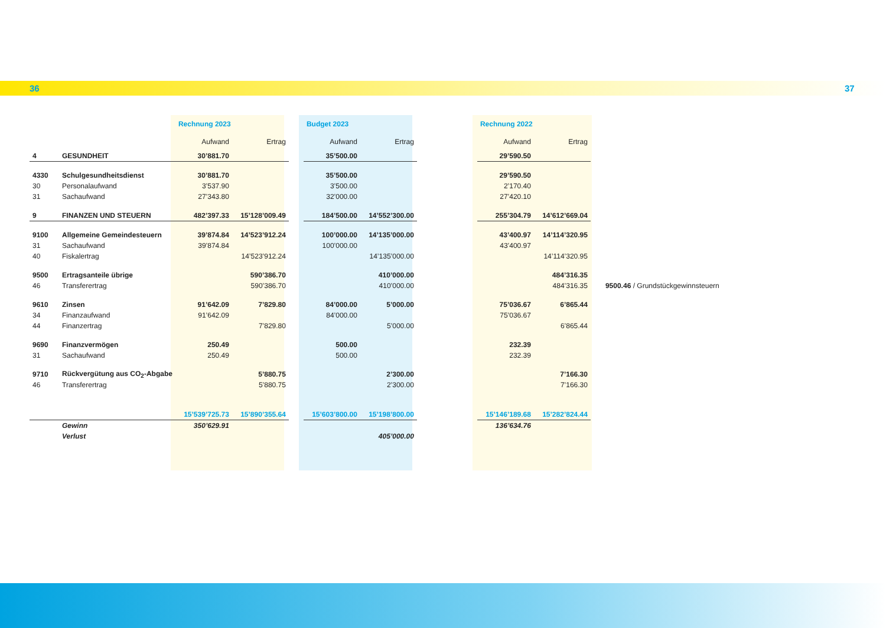36 37
| | | Rechnung 2023 | | | Budget 2023 | | | Rechnung 2022 | | |
| --- | --- | --- | --- | --- | --- | --- | --- | --- | --- | --- |
| | | Aufwand | Ertrag | | Aufwand | Ertrag | | Aufwand | Ertrag | |
| 4 | GESUNDHEIT | 30’881.70 | | | 35’500.00 | | | 29’590.50 | | |
| 4330 | Schulgesundheitsdienst | 30’881.70 | | | 35’500.00 | | | 29’590.50 | | |
| 30 | Personalaufwand | 3’537.90 | | | 3’500.00 | | | 2’170.40 | | |
| 31 | Sachaufwand | 27’343.80 | | | 32’000.00 | | | 27’420.10 | | |
| 9 | FINANZEN UND STEUERN | 482’397.33 | 15’128’009.49 | | 184’500.00 | 14’552’300.00 | | 255’304.79 | 14’612’669.04 | |
| 9100 | Allgemeine Gemeindesteuern | 39’874.84 | 14’523’912.24 | | 100’000.00 | 14’135’000.00 | | 43’400.97 | 14’114’320.95 | |
| 31 | Sachaufwand | 39’874.84 | | | 100’000.00 | | | 43’400.97 | | |
| 40 | Fiskalertrag | | 14’523’912.24 | | | 14’135’000.00 | | | 14’114’320.95 | |
| 9500 | Ertragsanteile übrige | | 590’386.70 | | | 410’000.00 | | | 484’316.35 | |
| 46 | Transferertrag | | 590’386.70 | | | 410’000.00 | | | 484’316.35 | 9500.46 / Grundstückgewinnsteuern |
| 9610 | Zinsen | 91’642.09 | 7’829.80 | | 84’000.00 | 5’000.00 | | 75’036.67 | 6’865.44 | |
| 34 | Finanzaufwand | 91’642.09 | | | 84’000.00 | | | 75’036.67 | | |
| 44 | Finanzertrag | | 7’829.80 | | | 5’000.00 | | | 6’865.44 | |
| 9690 | Finanzvermögen | 250.49 | | | 500.00 | | | 232.39 | | |
| 31 | Sachaufwand | 250.49 | | | 500.00 | | | 232.39 | | |
| 9710 | Rückvergütung aus CO<sub>2</sub>-Abgabe | | 5’880.75 | | | 2’300.00 | | | 7’166.30 | |
| 46 | Transferertrag | | 5’880.75 | | | 2’300.00 | | | 7’166.30 | |
| | | 15’539’725.73 | 15’890’355.64 | | 15’603’800.00 | 15’198’800.00 | | 15’146’189.68 | 15’282’824.44 | |
| | Gewinn | 350’629.91 | | | | | | 136’634.76 | | |
| | Verlust | | | | | 405’000.00 | | | | |